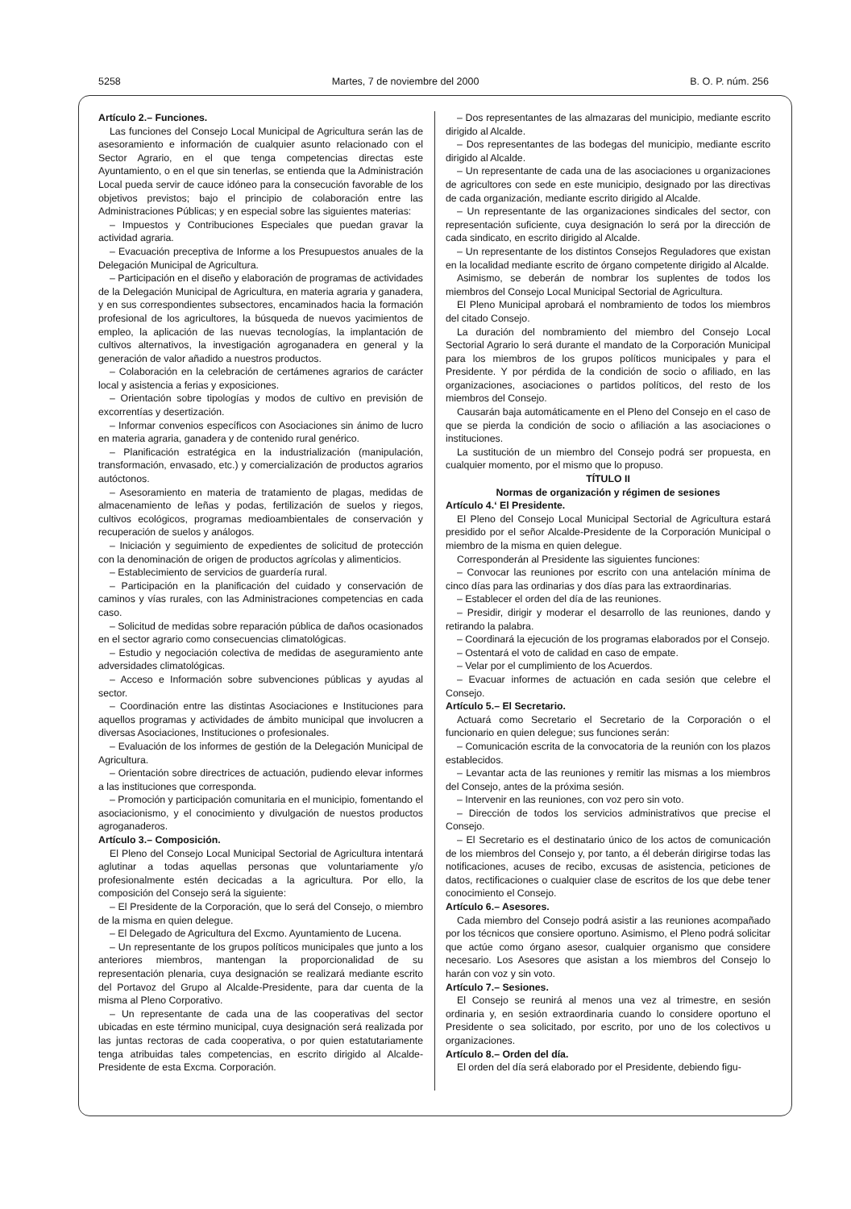5258 Martes, 7 de noviembre del 2000 B. O. P. núm. 256
Artículo 2.– Funciones.
Las funciones del Consejo Local Municipal de Agricultura serán las de asesoramiento e información de cualquier asunto relacionado con el Sector Agrario, en el que tenga competencias directas este Ayuntamiento, o en el que sin tenerlas, se entienda que la Administración Local pueda servir de cauce idóneo para la consecución favorable de los objetivos previstos; bajo el principio de colaboración entre las Administraciones Públicas; y en especial sobre las siguientes materias:
– Impuestos y Contribuciones Especiales que puedan gravar la actividad agraria.
– Evacuación preceptiva de Informe a los Presupuestos anuales de la Delegación Municipal de Agricultura.
– Participación en el diseño y elaboración de programas de actividades de la Delegación Municipal de Agricultura, en materia agraria y ganadera, y en sus correspondientes subsectores, encaminados hacia la formación profesional de los agricultores, la búsqueda de nuevos yacimientos de empleo, la aplicación de las nuevas tecnologías, la implantación de cultivos alternativos, la investigación agroganadera en general y la generación de valor añadido a nuestros productos.
– Colaboración en la celebración de certámenes agrarios de carácter local y asistencia a ferias y exposiciones.
– Orientación sobre tipologías y modos de cultivo en previsión de excorrentías y desertización.
– Informar convenios específicos con Asociaciones sin ánimo de lucro en materia agraria, ganadera y de contenido rural genérico.
– Planificación estratégica en la industrialización (manipulación, transformación, envasado, etc.) y comercialización de productos agrarios autóctonos.
– Asesoramiento en materia de tratamiento de plagas, medidas de almacenamiento de leñas y podas, fertilización de suelos y riegos, cultivos ecológicos, programas medioambientales de conservación y recuperación de suelos y análogos.
– Iniciación y seguimiento de expedientes de solicitud de protección con la denominación de origen de productos agrícolas y alimenticios.
– Establecimiento de servicios de guardería rural.
– Participación en la planificación del cuidado y conservación de caminos y vías rurales, con las Administraciones competencias en cada caso.
– Solicitud de medidas sobre reparación pública de daños ocasionados en el sector agrario como consecuencias climatológicas.
– Estudio y negociación colectiva de medidas de aseguramiento ante adversidades climatológicas.
– Acceso e Información sobre subvenciones públicas y ayudas al sector.
– Coordinación entre las distintas Asociaciones e Instituciones para aquellos programas y actividades de ámbito municipal que involucren a diversas Asociaciones, Instituciones o profesionales.
– Evaluación de los informes de gestión de la Delegación Municipal de Agricultura.
– Orientación sobre directrices de actuación, pudiendo elevar informes a las instituciones que corresponda.
– Promoción y participación comunitaria en el municipio, fomentando el asociacionismo, y el conocimiento y divulgación de nuestos productos agroganaderos.
Artículo 3.– Composición.
El Pleno del Consejo Local Municipal Sectorial de Agricultura intentará aglutinar a todas aquellas personas que voluntariamente y/o profesionalmente estén decicadas a la agricultura. Por ello, la composición del Consejo será la siguiente:
– El Presidente de la Corporación, que lo será del Consejo, o miembro de la misma en quien delegue.
– El Delegado de Agricultura del Excmo. Ayuntamiento de Lucena.
– Un representante de los grupos políticos municipales que junto a los anteriores miembros, mantengan la proporcionalidad de su representación plenaria, cuya designación se realizará mediante escrito del Portavoz del Grupo al Alcalde-Presidente, para dar cuenta de la misma al Pleno Corporativo.
– Un representante de cada una de las cooperativas del sector ubicadas en este término municipal, cuya designación será realizada por las juntas rectoras de cada cooperativa, o por quien estatutariamente tenga atribuidas tales competencias, en escrito dirigido al Alcalde-Presidente de esta Excma. Corporación.
– Dos representantes de las almazaras del municipio, mediante escrito dirigido al Alcalde.
– Dos representantes de las bodegas del municipio, mediante escrito dirigido al Alcalde.
– Un representante de cada una de las asociaciones u organizaciones de agricultores con sede en este municipio, designado por las directivas de cada organización, mediante escrito dirigido al Alcalde.
– Un representante de las organizaciones sindicales del sector, con representación suficiente, cuya designación lo será por la dirección de cada sindicato, en escrito dirigido al Alcalde.
– Un representante de los distintos Consejos Reguladores que existan en la localidad mediante escrito de órgano competente dirigido al Alcalde.
Asimismo, se deberán de nombrar los suplentes de todos los miembros del Consejo Local Municipal Sectorial de Agricultura.
El Pleno Municipal aprobará el nombramiento de todos los miembros del citado Consejo.
La duración del nombramiento del miembro del Consejo Local Sectorial Agrario lo será durante el mandato de la Corporación Municipal para los miembros de los grupos políticos municipales y para el Presidente. Y por pérdida de la condición de socio o afiliado, en las organizaciones, asociaciones o partidos políticos, del resto de los miembros del Consejo.
Causarán baja automáticamente en el Pleno del Consejo en el caso de que se pierda la condición de socio o afiliación a las asociaciones o instituciones.
La sustitución de un miembro del Consejo podrá ser propuesta, en cualquier momento, por el mismo que lo propuso.
TÍTULO II
Normas de organización y régimen de sesiones
Artículo 4.‘ El Presidente.
El Pleno del Consejo Local Municipal Sectorial de Agricultura estará presidido por el señor Alcalde-Presidente de la Corporación Municipal o miembro de la misma en quien delegue.
Corresponderán al Presidente las siguientes funciones:
– Convocar las reuniones por escrito con una antelación mínima de cinco días para las ordinarias y dos días para las extraordinarias.
– Establecer el orden del día de las reuniones.
– Presidir, dirigir y moderar el desarrollo de las reuniones, dando y retirando la palabra.
– Coordinará la ejecución de los programas elaborados por el Consejo.
– Ostentará el voto de calidad en caso de empate.
– Velar por el cumplimiento de los Acuerdos.
– Evacuar informes de actuación en cada sesión que celebre el Consejo.
Artículo 5.– El Secretario.
Actuará como Secretario el Secretario de la Corporación o el funcionario en quien delegue; sus funciones serán:
– Comunicación escrita de la convocatoria de la reunión con los plazos establecidos.
– Levantar acta de las reuniones y remitir las mismas a los miembros del Consejo, antes de la próxima sesión.
– Intervenir en las reuniones, con voz pero sin voto.
– Dirección de todos los servicios administrativos que precise el Consejo.
– El Secretario es el destinatario único de los actos de comunicación de los miembros del Consejo y, por tanto, a él deberán dirigirse todas las notificaciones, acuses de recibo, excusas de asistencia, peticiones de datos, rectificaciones o cualquier clase de escritos de los que debe tener conocimiento el Consejo.
Artículo 6.– Asesores.
Cada miembro del Consejo podrá asistir a las reuniones acompañado por los técnicos que consiere oportuno. Asimismo, el Pleno podrá solicitar que actúe como órgano asesor, cualquier organismo que considere necesario. Los Asesores que asistan a los miembros del Consejo lo harán con voz y sin voto.
Artículo 7.– Sesiones.
El Consejo se reunirá al menos una vez al trimestre, en sesión ordinaria y, en sesión extraordinaria cuando lo considere oportuno el Presidente o sea solicitado, por escrito, por uno de los colectivos u organizaciones.
Artículo 8.– Orden del día.
El orden del día será elaborado por el Presidente, debiendo figu-